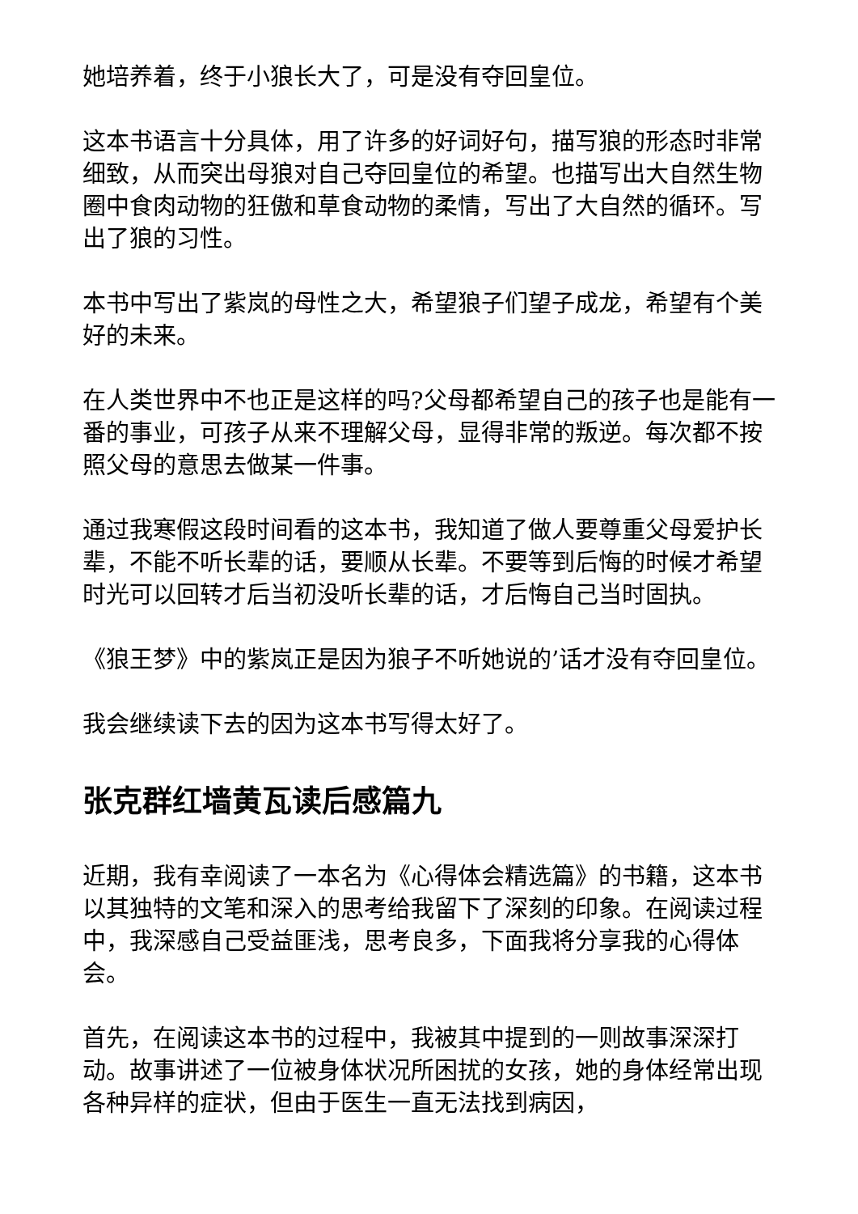她培养着，终于小狼长大了，可是没有夺回皇位。
这本书语言十分具体，用了许多的好词好句，描写狼的形态时非常细致，从而突出母狼对自己夺回皇位的希望。也描写出大自然生物圈中食肉动物的狂傲和草食动物的柔情，写出了大自然的循环。写出了狼的习性。
本书中写出了紫岚的母性之大，希望狼子们望子成龙，希望有个美好的未来。
在人类世界中不也正是这样的吗?父母都希望自己的孩子也是能有一番的事业，可孩子从来不理解父母，显得非常的叛逆。每次都不按照父母的意思去做某一件事。
通过我寒假这段时间看的这本书，我知道了做人要尊重父母爱护长辈，不能不听长辈的话，要顺从长辈。不要等到后悔的时候才希望时光可以回转才后当初没听长辈的话，才后悔自己当时固执。
《狼王梦》中的紫岚正是因为狼子不听她说的’话才没有夺回皇位。
我会继续读下去的因为这本书写得太好了。
张克群红墙黄瓦读后感篇九
近期，我有幸阅读了一本名为《心得体会精选篇》的书籍，这本书以其独特的文笔和深入的思考给我留下了深刻的印象。在阅读过程中，我深感自己受益匪浅，思考良多，下面我将分享我的心得体会。
首先，在阅读这本书的过程中，我被其中提到的一则故事深深打动。故事讲述了一位被身体状况所困扰的女孩，她的身体经常出现各种异样的症状，但由于医生一直无法找到病因，